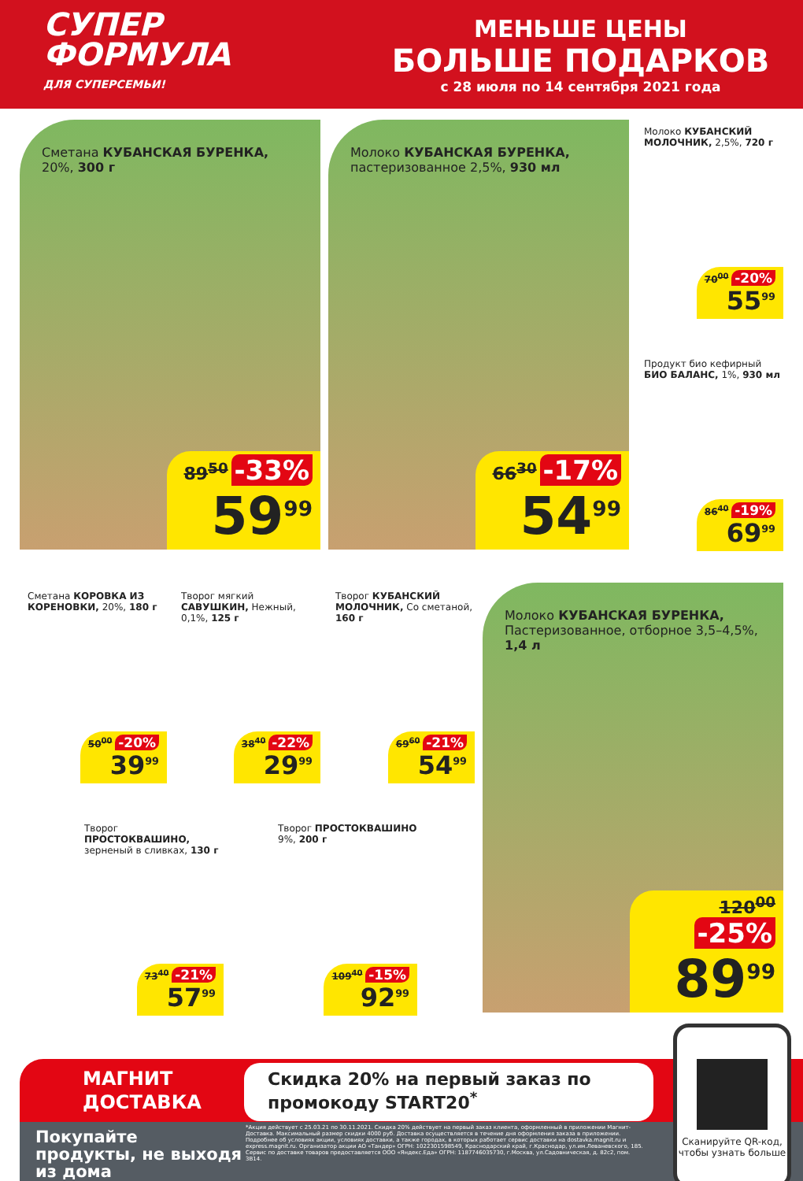СУПЕР ФОРМУЛА
ДЛЯ СУПЕРСЕМЬИ!
МЕНЬШЕ ЦЕНЫ
БОЛЬШЕ ПОДАРКОВ
с 28 июля по 14 сентября 2021 года
Сметана КУБАНСКАЯ БУРЕНКА, 20%, 300 г
89<sup>50</sup> -33%
59<sup>99</sup>
Молоко КУБАНСКАЯ БУРЕНКА, пастеризованное 2,5%, 930 мл
66<sup>30</sup> -17%
54<sup>99</sup>
Молоко КУБАНСКИЙ МОЛОЧНИК, 2,5%, 720 г
70<sup>00</sup> -20%
55<sup>99</sup>
Продукт био кефирный БИО БАЛАНС, 1%, 930 мл
86<sup>40</sup> -19%
69<sup>99</sup>
Сметана КОРОВКА ИЗ КОРЕНОВКИ, 20%, 180 г
50<sup>00</sup> -20%
39<sup>99</sup>
Творог мягкий САВУШКИН, Нежный, 0,1%, 125 г
38<sup>40</sup> -22%
29<sup>99</sup>
Творог КУБАНСКИЙ МОЛОЧНИК, Со сметаной, 160 г
69<sup>60</sup> -21%
54<sup>99</sup>
Молоко КУБАНСКАЯ БУРЕНКА, Пастеризованное, отборное 3,5–4,5%, 1,4 л
120<sup>00</sup> -25%
89<sup>99</sup>
Творог ПРОСТОКВАШИНО, зерненый в сливках, 130 г
73<sup>40</sup> -21%
57<sup>99</sup>
Творог ПРОСТОКВАШИНО 9%, 200 г
109<sup>40</sup> -15%
92<sup>99</sup>
МАГНИТ
ДОСТАВКА
Покупайте продукты, не выходя из дома
Скидка 20% на первый заказ по промокоду START20<sup>*</sup>
*Акция действует с 25.03.21 по 30.11.2021. Скидка 20% действует на первый заказ клиента, оформленный в приложении Магнит-Доставка. Максимальный размер скидки 4000 руб. Доставка осуществляется в течение дня оформления заказа в приложении. Подробнее об условиях акции, условиях доставки, а также городах, в которых работает сервис доставки на dostavka.magnit.ru и express.magnit.ru. Организатор акции АО «Тандер» ОГРН: 1022301598549, Краснодарский край, г.Краснодар, ул.им.Леваневского, 185. Сервис по доставке товаров предоставляется ООО «Яндекс.Еда» ОГРН: 1187746035730, г.Москва, ул.Садовническая, д. 82с2, пом. 3В14.
Сканируйте QR-код, чтобы узнать больше